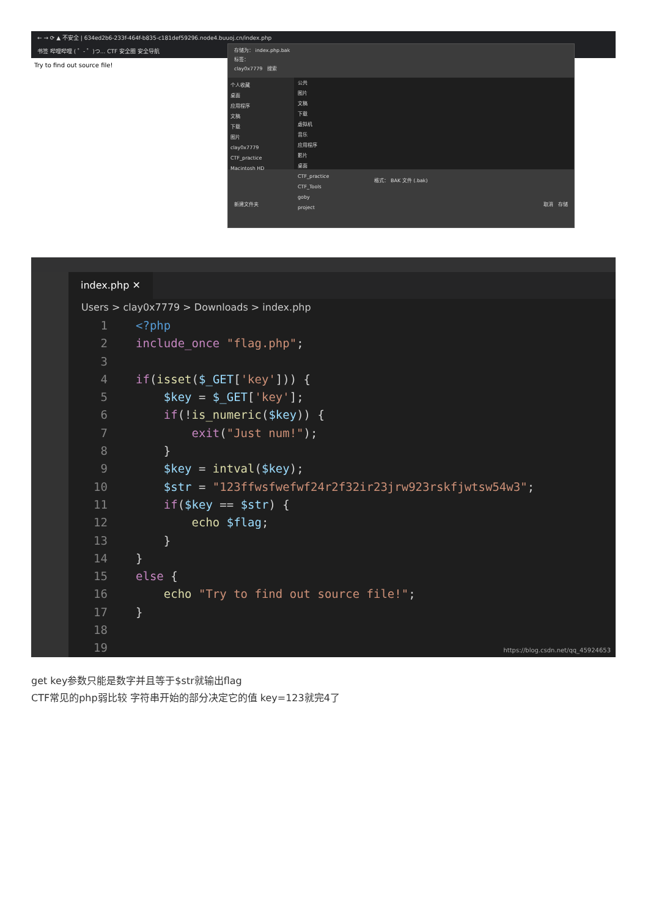← → ⟳ ▲ 不安全 | 634ed2b6-233f-464f-b835-c181def59296.node4.buuoj.cn/index.php
书签 哔哩哔哩 ( ゜- ゜)つ... CTF 安全圈 安全导航
Try to find out source file!
存储为： index.php.bak
标签：
clay0x7779 搜索
个人收藏
桌面
应用程序
文稿
下载
图片
clay0x7779
CTF_practice
Macintosh HD
公共
图片
文稿
下载
虚拟机
音乐
应用程序
影片
桌面
CTF_practice
CTF_Tools
goby
project
格式： BAK 文件 (.bak)
新建文件夹 取消 存储
index.php ✕
Users > clay0x7779 > Downloads > index.php
1 <?php
2 include_once "flag.php";
3
4 if(isset($_GET['key'])) {
5 $key = $_GET['key'];
6 if(!is_numeric($key)) {
7 exit("Just num!");
8 }
9 $key = intval($key);
10 $str = "123ffwsfwefwf24r2f32ir23jrw923rskfjwtsw54w3";
11 if($key == $str) {
12 echo $flag;
13 }
14 }
15 else {
16 echo "Try to find out source file!";
17 }
18
19
https://blog.csdn.net/qq_45924653
get key参数只能是数字并且等于$str就输出flag
CTF常见的php弱比较 字符串开始的部分决定它的值 key=123就完4了